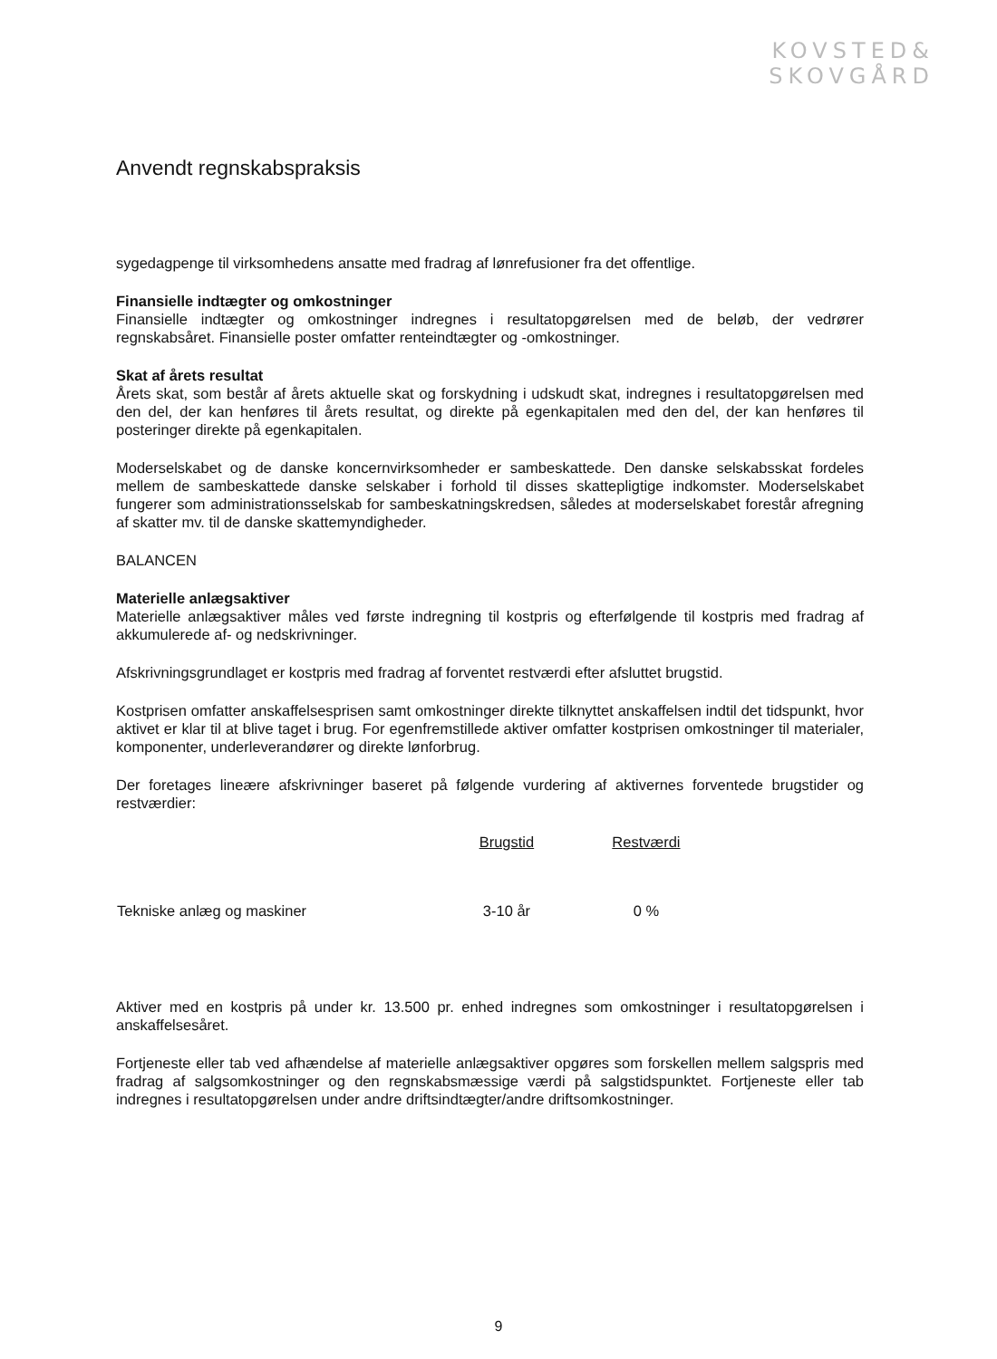KOVSTED&
SKOVGÅRD
Anvendt regnskabspraksis
sygedagpenge til virksomhedens ansatte med fradrag af lønrefusioner fra det offentlige.
Finansielle indtægter og omkostninger
Finansielle indtægter og omkostninger indregnes i resultatopgørelsen med de beløb, der vedrører regnskabsåret. Finansielle poster omfatter renteindtægter og -omkostninger.
Skat af årets resultat
Årets skat, som består af årets aktuelle skat og forskydning i udskudt skat, indregnes i resultatopgørelsen med den del, der kan henføres til årets resultat, og direkte på egenkapitalen med den del, der kan henføres til posteringer direkte på egenkapitalen.
Moderselskabet og de danske koncernvirksomheder er sambeskattede. Den danske selskabsskat fordeles mellem de sambeskattede danske selskaber i forhold til disses skattepligtige indkomster. Moderselskabet fungerer som administrationsselskab for sambeskatningskredsen, således at moderselskabet forestår afregning af skatter mv. til de danske skattemyndigheder.
BALANCEN
Materielle anlægsaktiver
Materielle anlægsaktiver måles ved første indregning til kostpris og efterfølgende til kostpris med fradrag af akkumulerede af- og nedskrivninger.
Afskrivningsgrundlaget er kostpris med fradrag af forventet restværdi efter afsluttet brugstid.
Kostprisen omfatter anskaffelsesprisen samt omkostninger direkte tilknyttet anskaffelsen indtil det tidspunkt, hvor aktivet er klar til at blive taget i brug. For egenfremstillede aktiver omfatter kostprisen omkostninger til materialer, komponenter, underleverandører og direkte lønforbrug.
Der foretages lineære afskrivninger baseret på følgende vurdering af aktivernes forventede brugstider og restværdier:
| | Brugstid | Restværdi |
| --- | --- | --- |
| Tekniske anlæg og maskiner | 3-10 år | 0 % |
Aktiver med en kostpris på under kr. 13.500 pr. enhed indregnes som omkostninger i resultatopgørelsen i anskaffelsesåret.
Fortjeneste eller tab ved afhændelse af materielle anlægsaktiver opgøres som forskellen mellem salgspris med fradrag af salgsomkostninger og den regnskabsmæssige værdi på salgstidspunktet. Fortjeneste eller tab indregnes i resultatopgørelsen under andre driftsindtægter/andre driftsomkostninger.
9